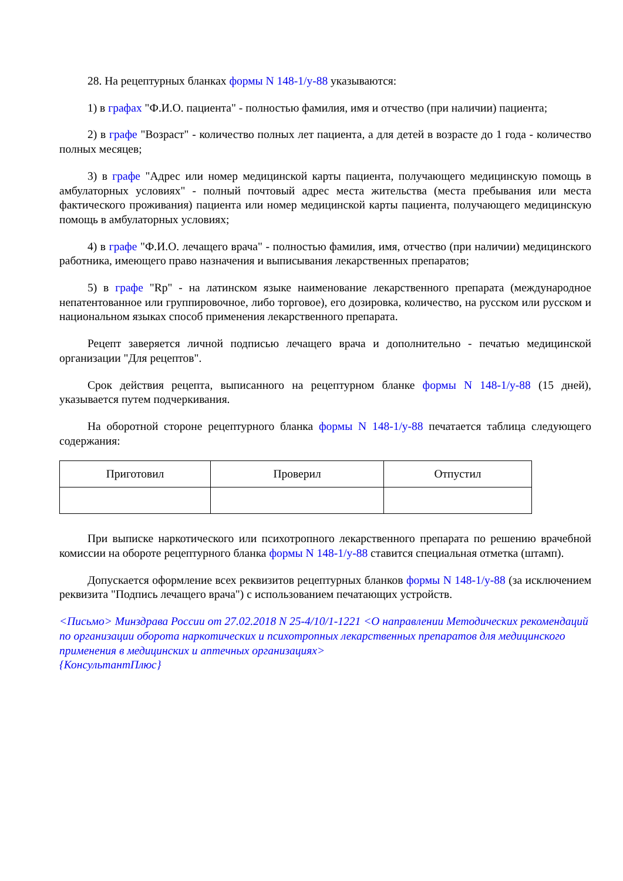28. На рецептурных бланках формы N 148-1/у-88 указываются:
1) в графах "Ф.И.О. пациента" - полностью фамилия, имя и отчество (при наличии) пациента;
2) в графе "Возраст" - количество полных лет пациента, а для детей в возрасте до 1 года - количество полных месяцев;
3) в графе "Адрес или номер медицинской карты пациента, получающего медицинскую помощь в амбулаторных условиях" - полный почтовый адрес места жительства (места пребывания или места фактического проживания) пациента или номер медицинской карты пациента, получающего медицинскую помощь в амбулаторных условиях;
4) в графе "Ф.И.О. лечащего врача" - полностью фамилия, имя, отчество (при наличии) медицинского работника, имеющего право назначения и выписывания лекарственных препаратов;
5) в графе "Rp" - на латинском языке наименование лекарственного препарата (международное непатентованное или группировочное, либо торговое), его дозировка, количество, на русском или русском и национальном языках способ применения лекарственного препарата.
Рецепт заверяется личной подписью лечащего врача и дополнительно - печатью медицинской организации "Для рецептов".
Срок действия рецепта, выписанного на рецептурном бланке формы N 148-1/у-88 (15 дней), указывается путем подчеркивания.
На оборотной стороне рецептурного бланка формы N 148-1/у-88 печатается таблица следующего содержания:
| Приготовил | Проверил | Отпустил |
При выписке наркотического или психотропного лекарственного препарата по решению врачебной комиссии на обороте рецептурного бланка формы N 148-1/у-88 ставится специальная отметка (штамп).
Допускается оформление всех реквизитов рецептурных бланков формы N 148-1/у-88 (за исключением реквизита "Подпись лечащего врача") с использованием печатающих устройств.
<Письмо> Минздрава России от 27.02.2018 N 25-4/10/1-1221 <О направлении Методических рекомендаций по организации оборота наркотических и психотропных лекарственных препаратов для медицинского применения в медицинских и аптечных организациях>
{КонсультантПлюс}